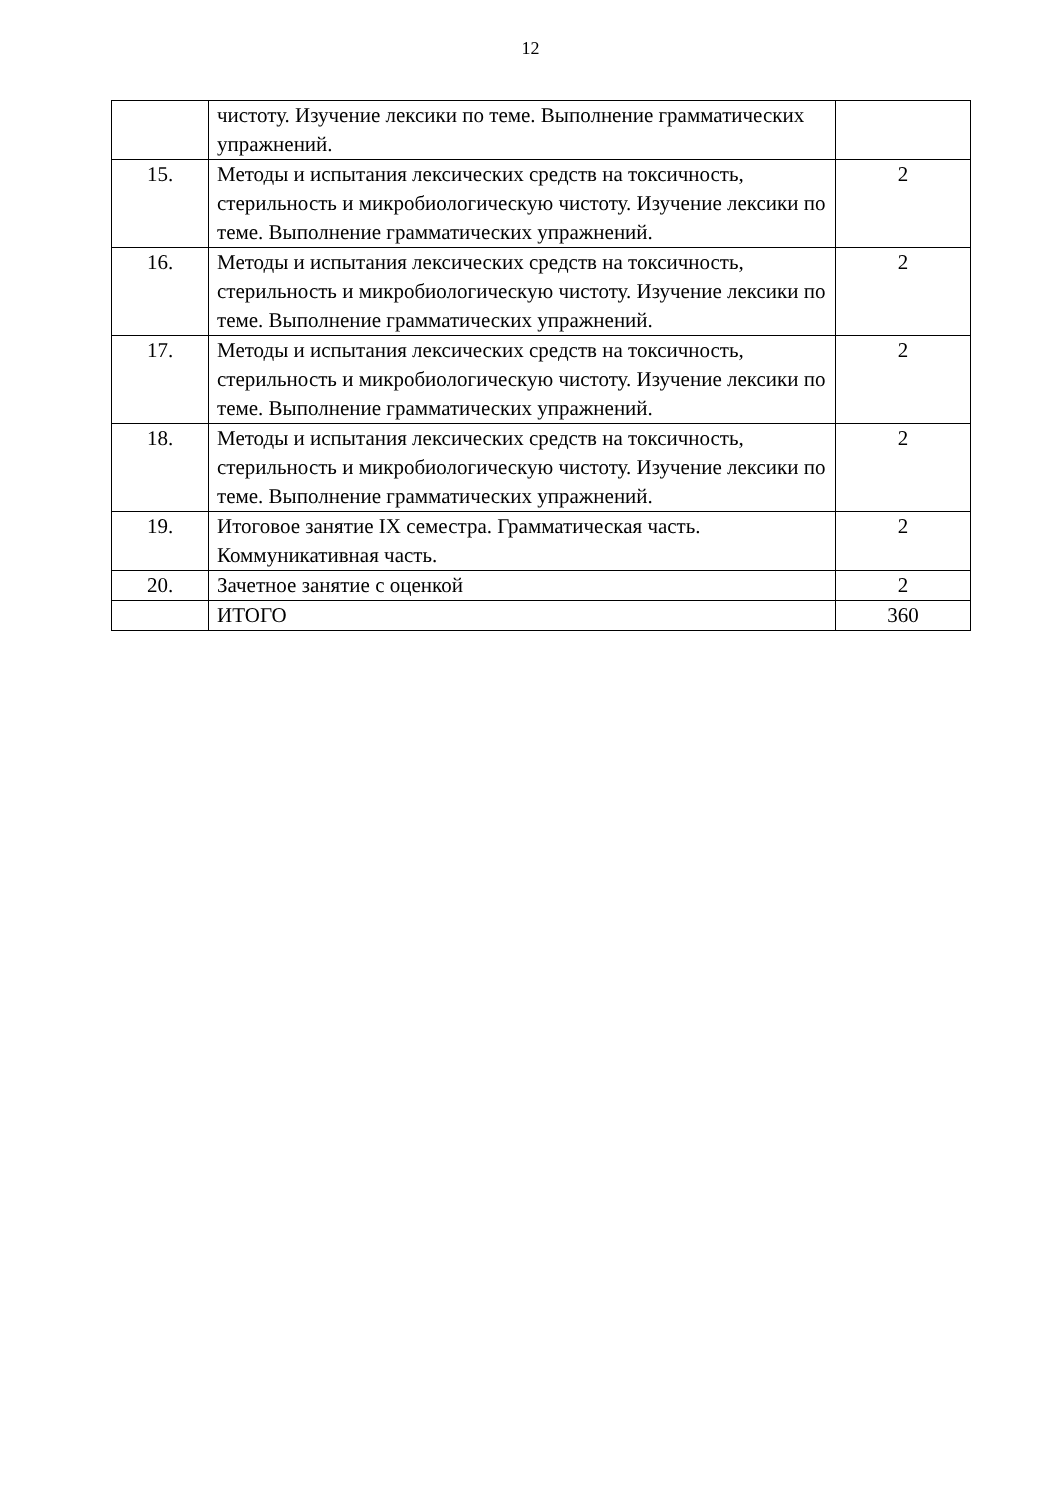12
| | чистоту. Изучение лексики по теме. Выполнение грамматических упражнений. | |
| 15. | Методы и испытания лексических средств на токсичность, стерильность и микробиологическую чистоту. Изучение лексики по теме. Выполнение грамматических упражнений. | 2 |
| 16. | Методы и испытания лексических средств на токсичность, стерильность и микробиологическую чистоту. Изучение лексики по теме. Выполнение грамматических упражнений. | 2 |
| 17. | Методы и испытания лексических средств на токсичность, стерильность и микробиологическую чистоту. Изучение лексики по теме. Выполнение грамматических упражнений. | 2 |
| 18. | Методы и испытания лексических средств на токсичность, стерильность и микробиологическую чистоту. Изучение лексики по теме. Выполнение грамматических упражнений. | 2 |
| 19. | Итоговое занятие IX семестра. Грамматическая часть. Коммуникативная часть. | 2 |
| 20. | Зачетное занятие с оценкой | 2 |
| | ИТОГО | 360 |